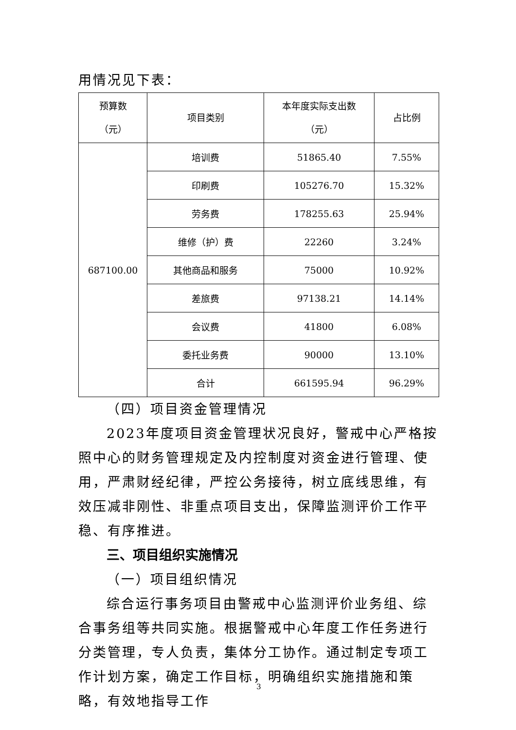用情况见下表：
| 预算数 （元） | 项目类别 | 本年度实际支出数 （元） | 占比例 |
| --- | --- | --- | --- |
| 687100.00 | 培训费 | 51865.40 | 7.55% |
| | 印刷费 | 105276.70 | 15.32% |
| | 劳务费 | 178255.63 | 25.94% |
| | 维修（护）费 | 22260 | 3.24% |
| | 其他商品和服务 | 75000 | 10.92% |
| | 差旅费 | 97138.21 | 14.14% |
| | 会议费 | 41800 | 6.08% |
| | 委托业务费 | 90000 | 13.10% |
| | 合计 | 661595.94 | 96.29% |
（四）项目资金管理情况
2023年度项目资金管理状况良好，警戒中心严格按照中心的财务管理规定及内控制度对资金进行管理、使用，严肃财经纪律，严控公务接待，树立底线思维，有效压减非刚性、非重点项目支出，保障监测评价工作平稳、有序推进。
三、项目组织实施情况
（一）项目组织情况
综合运行事务项目由警戒中心监测评价业务组、综合事务组等共同实施。根据警戒中心年度工作任务进行分类管理，专人负责，集体分工协作。通过制定专项工作计划方案，确定工作目标，明确组织实施措施和策略，有效地指导工作
3